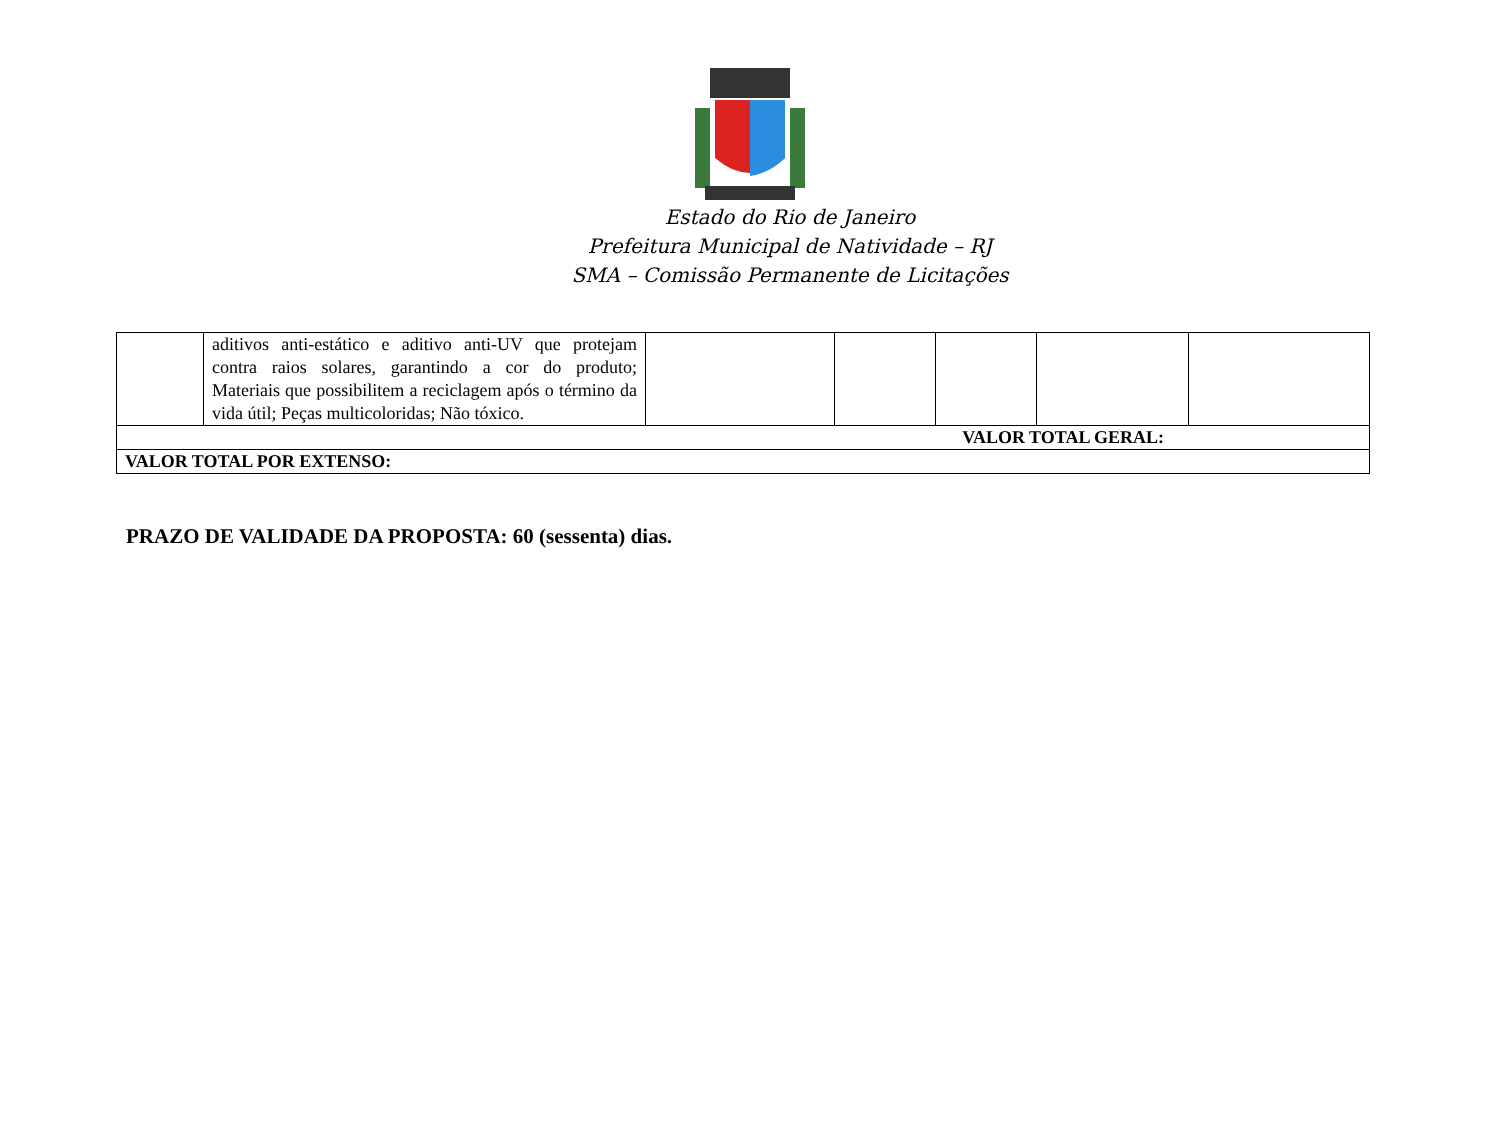Estado do Rio de Janeiro
Prefeitura Municipal de Natividade – RJ
SMA – Comissão Permanente de Licitações
| | aditivos anti-estático e aditivo anti-UV que protejam contra raios solares, garantindo a cor do produto; Materiais que possibilitem a reciclagem após o término da vida útil; Peças multicoloridas; Não tóxico. | | | | | |
| VALOR TOTAL GERAL: | | | | | | |
| VALOR TOTAL POR EXTENSO: | | | | | | |
PRAZO DE VALIDADE DA PROPOSTA: 60 (sessenta) dias.